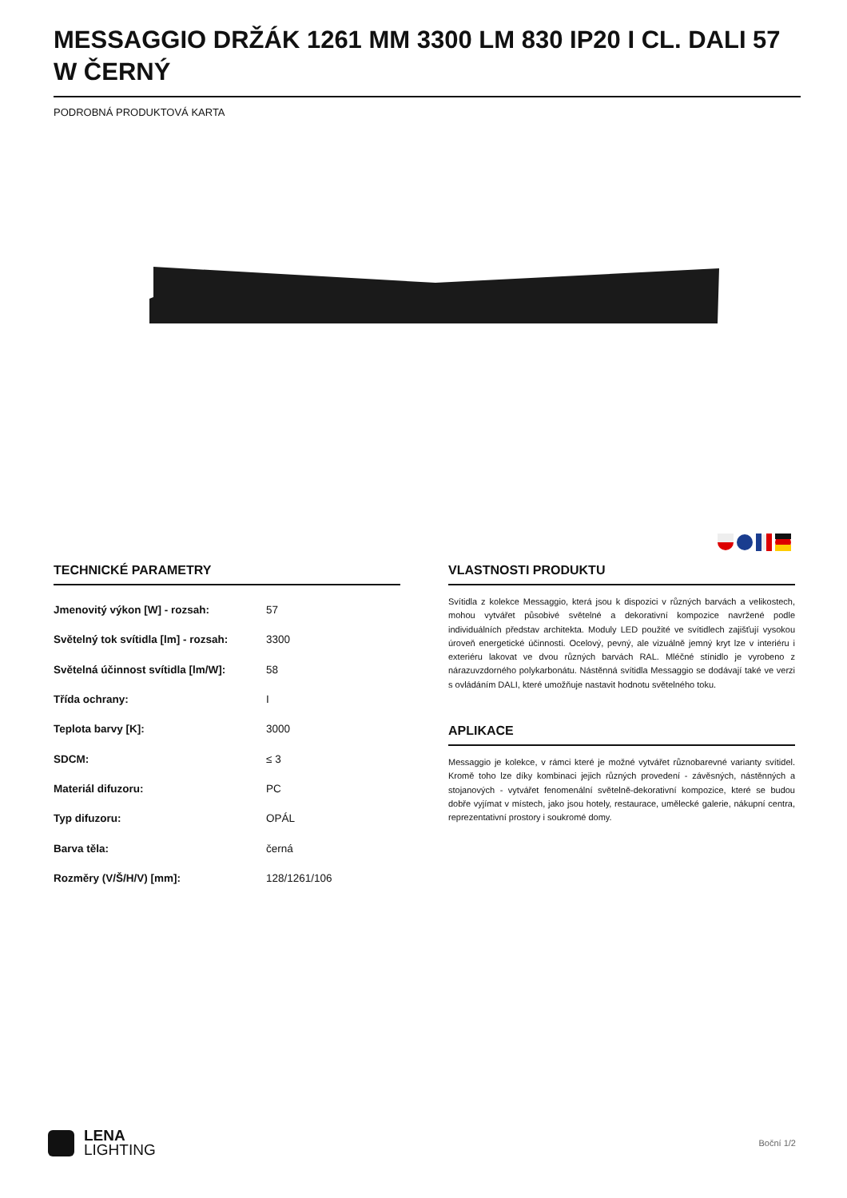MESSAGGIO DRŽÁK 1261 MM 3300 LM 830 IP20 I CL. DALI 57 W ČERNÝ
PODROBNÁ PRODUKTOVÁ KARTA
TECHNICKÉ PARAMETRY
| Jmenovitý výkon [W] - rozsah: | 57 |
| Světelný tok svítidla [lm] - rozsah: | 3300 |
| Světelná účinnost svítidla [lm/W]: | 58 |
| Třída ochrany: | I |
| Teplota barvy [K]: | 3000 |
| SDCM: | ≤ 3 |
| Materiál difuzoru: | PC |
| Typ difuzoru: | OPÁL |
| Barva těla: | černá |
| Rozměry (V/Š/H/V) [mm]: | 128/1261/106 |
VLASTNOSTI PRODUKTU
Svítidla z kolekce Messaggio, která jsou k dispozici v různých barvách a velikostech, mohou vytvářet působivé světelné a dekorativní kompozice navržené podle individuálních představ architekta. Moduly LED použité ve svítidlech zajišťují vysokou úroveň energetické účinnosti. Ocelový, pevný, ale vizuálně jemný kryt lze v interiéru i exteriéru lakovat ve dvou různých barvách RAL. Mléčné stínidlo je vyrobeno z nárazuvzdorného polykarbonátu. Nástěnná svítidla Messaggio se dodávají také ve verzi s ovládáním DALI, které umožňuje nastavit hodnotu světelného toku.
APLIKACE
Messaggio je kolekce, v rámci které je možné vytvářet různobarevné varianty svítidel. Kromě toho lze díky kombinaci jejich různých provedení - závěsných, nástěnných a stojanových - vytvářet fenomenální světelně-dekorativní kompozice, které se budou dobře vyjímat v místech, jako jsou hotely, restaurace, umělecké galerie, nákupní centra, reprezentativní prostory i soukromé domy.
LENA
LIGHTING
Boční 1/2